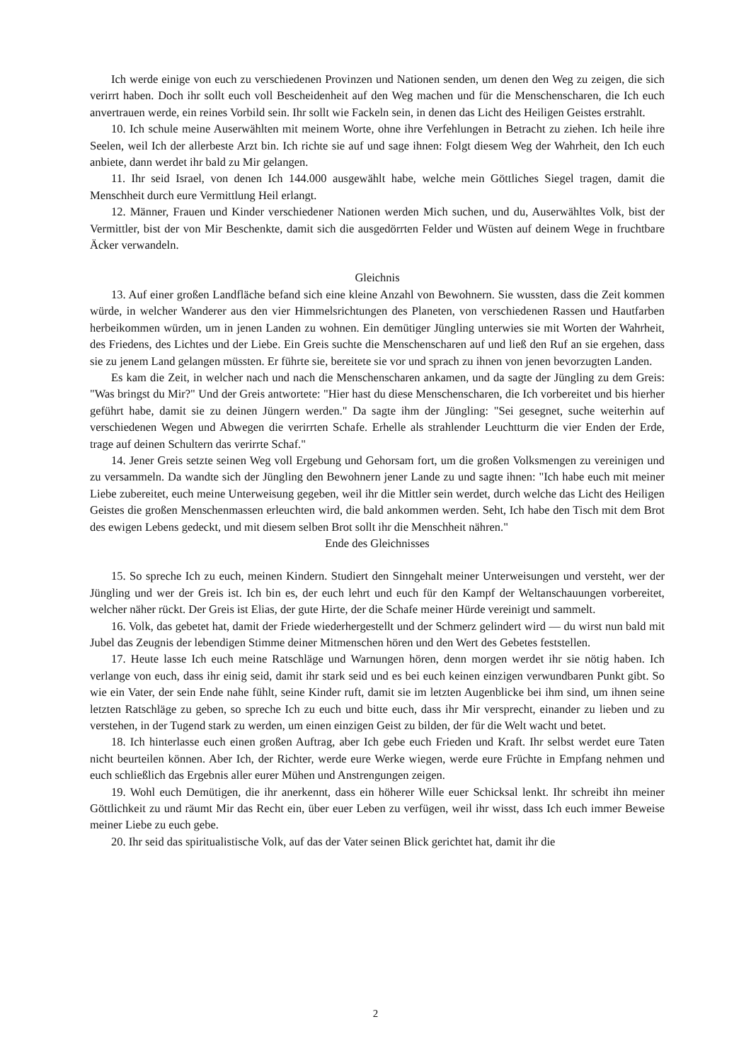Ich werde einige von euch zu verschiedenen Provinzen und Nationen senden, um denen den Weg zu zeigen, die sich verirrt haben. Doch ihr sollt euch voll Bescheidenheit auf den Weg machen und für die Menschenscharen, die Ich euch anvertrauen werde, ein reines Vorbild sein. Ihr sollt wie Fackeln sein, in denen das Licht des Heiligen Geistes erstrahlt.
10. Ich schule meine Auserwählten mit meinem Worte, ohne ihre Verfehlungen in Betracht zu ziehen. Ich heile ihre Seelen, weil Ich der allerbeste Arzt bin. Ich richte sie auf und sage ihnen: Folgt diesem Weg der Wahrheit, den Ich euch anbiete, dann werdet ihr bald zu Mir gelangen.
11. Ihr seid Israel, von denen Ich 144.000 ausgewählt habe, welche mein Göttliches Siegel tragen, damit die Menschheit durch eure Vermittlung Heil erlangt.
12. Männer, Frauen und Kinder verschiedener Nationen werden Mich suchen, und du, Auserwähltes Volk, bist der Vermittler, bist der von Mir Beschenkte, damit sich die ausgedörrten Felder und Wüsten auf deinem Wege in fruchtbare Äcker verwandeln.
Gleichnis
13. Auf einer großen Landfläche befand sich eine kleine Anzahl von Bewohnern. Sie wussten, dass die Zeit kommen würde, in welcher Wanderer aus den vier Himmelsrichtungen des Planeten, von verschiedenen Rassen und Hautfarben herbeikommen würden, um in jenen Landen zu wohnen. Ein demütiger Jüngling unterwies sie mit Worten der Wahrheit, des Friedens, des Lichtes und der Liebe. Ein Greis suchte die Menschenscharen auf und ließ den Ruf an sie ergehen, dass sie zu jenem Land gelangen müssten. Er führte sie, bereitete sie vor und sprach zu ihnen von jenen bevorzugten Landen.
Es kam die Zeit, in welcher nach und nach die Menschenscharen ankamen, und da sagte der Jüngling zu dem Greis: "Was bringst du Mir?" Und der Greis antwortete: "Hier hast du diese Menschenscharen, die Ich vorbereitet und bis hierher geführt habe, damit sie zu deinen Jüngern werden." Da sagte ihm der Jüngling: "Sei gesegnet, suche weiterhin auf verschiedenen Wegen und Abwegen die verirrten Schafe. Erhelle als strahlender Leuchtturm die vier Enden der Erde, trage auf deinen Schultern das verirrte Schaf."
14. Jener Greis setzte seinen Weg voll Ergebung und Gehorsam fort, um die großen Volksmengen zu vereinigen und zu versammeln. Da wandte sich der Jüngling den Bewohnern jener Lande zu und sagte ihnen: "Ich habe euch mit meiner Liebe zubereitet, euch meine Unterweisung gegeben, weil ihr die Mittler sein werdet, durch welche das Licht des Heiligen Geistes die großen Menschenmassen erleuchten wird, die bald ankommen werden. Seht, Ich habe den Tisch mit dem Brot des ewigen Lebens gedeckt, und mit diesem selben Brot sollt ihr die Menschheit nähren."
Ende des Gleichnisses
15. So spreche Ich zu euch, meinen Kindern. Studiert den Sinngehalt meiner Unterweisungen und versteht, wer der Jüngling und wer der Greis ist. Ich bin es, der euch lehrt und euch für den Kampf der Weltanschauungen vorbereitet, welcher näher rückt. Der Greis ist Elias, der gute Hirte, der die Schafe meiner Hürde vereinigt und sammelt.
16. Volk, das gebetet hat, damit der Friede wiederhergestellt und der Schmerz gelindert wird — du wirst nun bald mit Jubel das Zeugnis der lebendigen Stimme deiner Mitmenschen hören und den Wert des Gebetes feststellen.
17. Heute lasse Ich euch meine Ratschläge und Warnungen hören, denn morgen werdet ihr sie nötig haben. Ich verlange von euch, dass ihr einig seid, damit ihr stark seid und es bei euch keinen einzigen verwundbaren Punkt gibt. So wie ein Vater, der sein Ende nahe fühlt, seine Kinder ruft, damit sie im letzten Augenblicke bei ihm sind, um ihnen seine letzten Ratschläge zu geben, so spreche Ich zu euch und bitte euch, dass ihr Mir versprecht, einander zu lieben und zu verstehen, in der Tugend stark zu werden, um einen einzigen Geist zu bilden, der für die Welt wacht und betet.
18. Ich hinterlasse euch einen großen Auftrag, aber Ich gebe euch Frieden und Kraft. Ihr selbst werdet eure Taten nicht beurteilen können. Aber Ich, der Richter, werde eure Werke wiegen, werde eure Früchte in Empfang nehmen und euch schließlich das Ergebnis aller eurer Mühen und Anstrengungen zeigen.
19. Wohl euch Demütigen, die ihr anerkennt, dass ein höherer Wille euer Schicksal lenkt. Ihr schreibt ihn meiner Göttlichkeit zu und räumt Mir das Recht ein, über euer Leben zu verfügen, weil ihr wisst, dass Ich euch immer Beweise meiner Liebe zu euch gebe.
20. Ihr seid das spiritualistische Volk, auf das der Vater seinen Blick gerichtet hat, damit ihr die
2